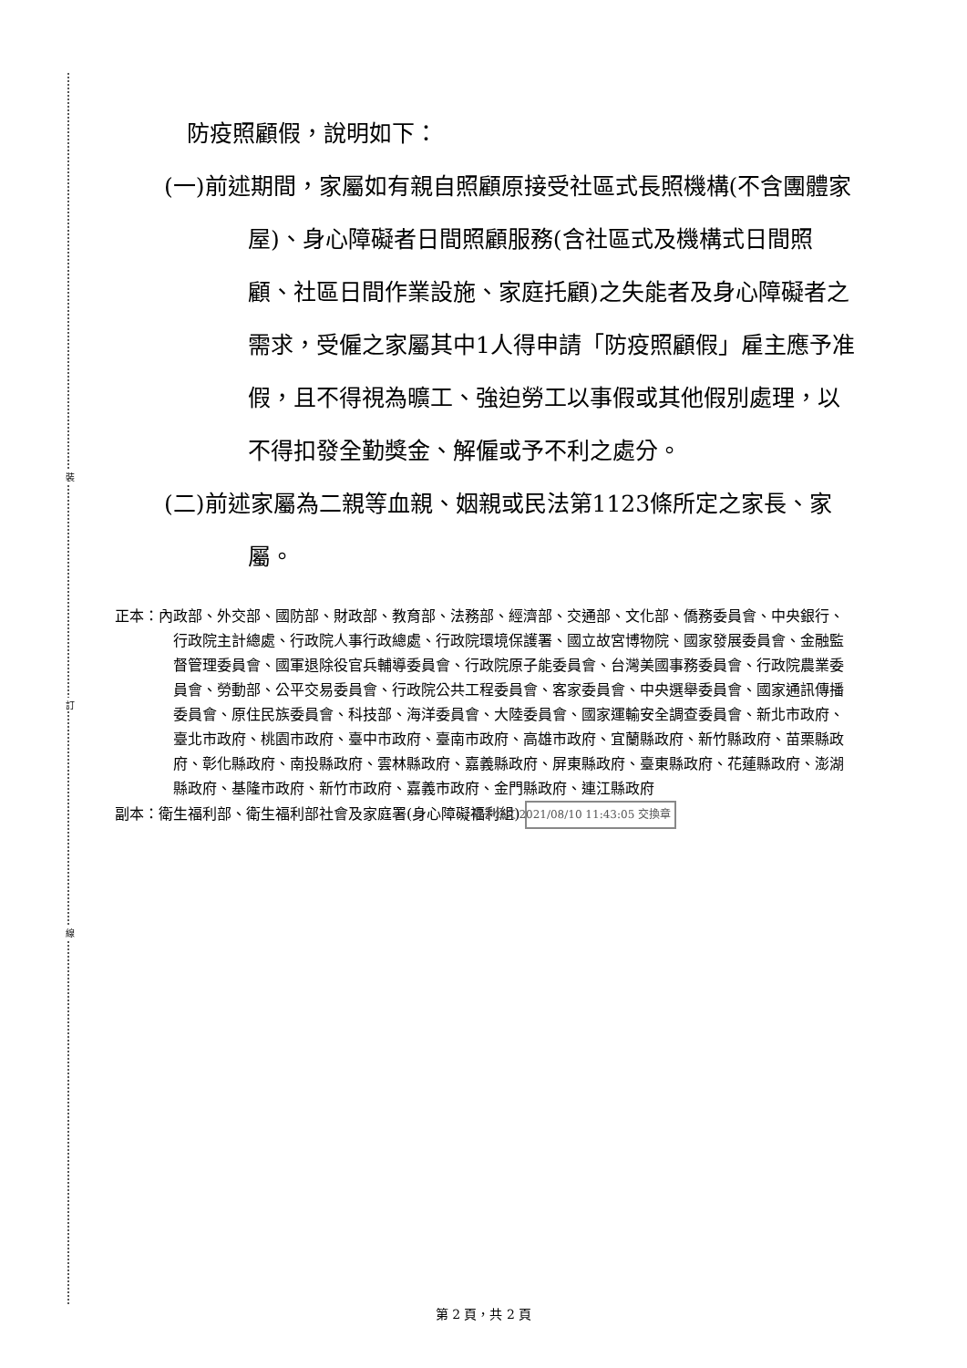裝
訂
線
防疫照顧假，說明如下：
(一)前述期間，家屬如有親自照顧原接受社區式長照機構(不含團體家屋)、身心障礙者日間照顧服務(含社區式及機構式日間照顧、社區日間作業設施、家庭托顧)之失能者及身心障礙者之需求，受僱之家屬其中1人得申請「防疫照顧假」雇主應予准假，且不得視為曠工、強迫勞工以事假或其他假別處理，以不得扣發全勤獎金、解僱或予不利之處分。
(二)前述家屬為二親等血親、姻親或民法第1123條所定之家長、家屬。
正本：內政部、外交部、國防部、財政部、教育部、法務部、經濟部、交通部、文化部、僑務委員會、中央銀行、行政院主計總處、行政院人事行政總處、行政院環境保護署、國立故宮博物院、國家發展委員會、金融監督管理委員會、國軍退除役官兵輔導委員會、行政院原子能委員會、台灣美國事務委員會、行政院農業委員會、勞動部、公平交易委員會、行政院公共工程委員會、客家委員會、中央選舉委員會、國家通訊傳播委員會、原住民族委員會、科技部、海洋委員會、大陸委員會、國家運輸安全調查委員會、新北市政府、臺北市政府、桃園市政府、臺中市政府、臺南市政府、高雄市政府、宜蘭縣政府、新竹縣政府、苗栗縣政府、彰化縣政府、南投縣政府、雲林縣政府、嘉義縣政府、屏東縣政府、臺東縣政府、花蓮縣政府、澎湖縣政府、基隆市政府、新竹市政府、嘉義市政府、金門縣政府、連江縣政府
副本：衛生福利部、衛生福利部社會及家庭署(身心障礙福利組) 電子公文 2021/08/10 11:43:05 交換章
第 2 頁，共 2 頁